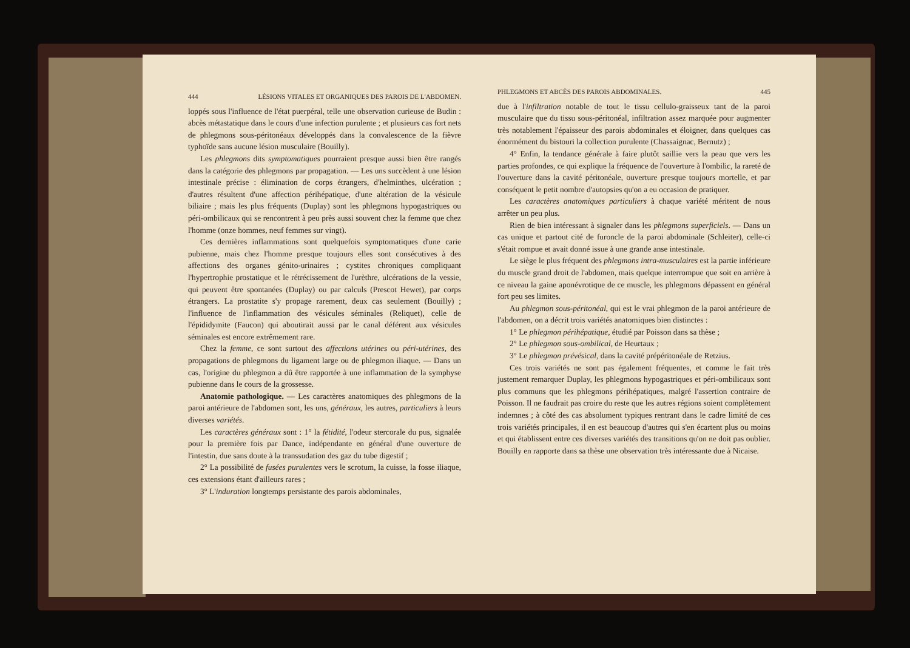444 LÉSIONS VITALES ET ORGANIQUES DES PAROIS DE L'ABDOMEN.
loppés sous l'influence de l'état puerpéral, telle une observation curieuse de Budin : abcès métastatique dans le cours d'une infection purulente ; et plusieurs cas fort nets de phlegmons sous-péritonéaux développés dans la convalescence de la fièvre typhoïde sans aucune lésion musculaire (Bouilly).
Les phlegmons dits symptomatiques pourraient presque aussi bien être rangés dans la catégorie des phlegmons par propagation. — Les uns succèdent à une lésion intestinale précise : élimination de corps étrangers, d'helminthes, ulcération ; d'autres résultent d'une affection périhépatique, d'une altération de la vésicule biliaire ; mais les plus fréquents (Duplay) sont les phlegmons hypogastriques ou péri-ombilicaux qui se rencontrent à peu près aussi souvent chez la femme que chez l'homme (onze hommes, neuf femmes sur vingt).
Ces dernières inflammations sont quelquefois symptomatiques d'une carie pubienne, mais chez l'homme presque toujours elles sont consécutives à des affections des organes génito-urinaires ; cystites chroniques compliquant l'hypertrophie prostatique et le rétrécissement de l'urèthre, ulcérations de la vessie, qui peuvent être spontanées (Duplay) ou par calculs (Prescot Hewet), par corps étrangers. La prostatite s'y propage rarement, deux cas seulement (Bouilly) ; l'influence de l'inflammation des vésicules séminales (Reliquet), celle de l'épididymite (Faucon) qui aboutirait aussi par le canal déférent aux vésicules séminales est encore extrêmement rare.
Chez la femme, ce sont surtout des affections utérines ou péri-utérines, des propagations de phlegmons du ligament large ou de phlegmon iliaque. — Dans un cas, l'origine du phlegmon a dû être rapportée à une inflammation de la symphyse pubienne dans le cours de la grossesse.
Anatomie pathologique. — Les caractères anatomiques des phlegmons de la paroi antérieure de l'abdomen sont, les uns, généraux, les autres, particuliers à leurs diverses variétés.
Les caractères généraux sont : 1° la fétidité, l'odeur stercorale du pus, signalée pour la première fois par Dance, indépendante en général d'une ouverture de l'intestin, due sans doute à la transsudation des gaz du tube digestif ;
2° La possibilité de fusées purulentes vers le scrotum, la cuisse, la fosse iliaque, ces extensions étant d'ailleurs rares ;
3° L'induration longtemps persistante des parois abdominales,
PHLEGMONS ET ABCÈS DES PAROIS ABDOMINALES. 445
due à l'infiltration notable de tout le tissu cellulo-graisseux tant de la paroi musculaire que du tissu sous-péritonéal, infiltration assez marquée pour augmenter très notablement l'épaisseur des parois abdominales et éloigner, dans quelques cas énormément du bistouri la collection purulente (Chassaignac, Bernutz) ;
4° Enfin, la tendance générale à faire plutôt saillie vers la peau que vers les parties profondes, ce qui explique la fréquence de l'ouverture à l'ombilic, la rareté de l'ouverture dans la cavité péritonéale, ouverture presque toujours mortelle, et par conséquent le petit nombre d'autopsies qu'on a eu occasion de pratiquer.
Les caractères anatomiques particuliers à chaque variété méritent de nous arrêter un peu plus.
Rien de bien intéressant à signaler dans les phlegmons superficiels. — Dans un cas unique et partout cité de furoncle de la paroi abdominale (Schleiter), celle-ci s'était rompue et avait donné issue à une grande anse intestinale.
Le siège le plus fréquent des phlegmons intra-musculaires est la partie inférieure du muscle grand droit de l'abdomen, mais quelque interrompue que soit en arrière à ce niveau la gaine aponévrotique de ce muscle, les phlegmons dépassent en général fort peu ses limites.
Au phlegmon sous-péritonéal, qui est le vrai phlegmon de la paroi antérieure de l'abdomen, on a décrit trois variétés anatomiques bien distinctes :
1° Le phlegmon périhépatique, étudié par Poisson dans sa thèse ;
2° Le phlegmon sous-ombilical, de Heurtaux ;
3° Le phlegmon prévésical, dans la cavité prépéritonéale de Retzius.
Ces trois variétés ne sont pas également fréquentes, et comme le fait très justement remarquer Duplay, les phlegmons hypogastriques et péri-ombilicaux sont plus communs que les phlegmons périhépatiques, malgré l'assertion contraire de Poisson. Il ne faudrait pas croire du reste que les autres régions soient complètement indemnes ; à côté des cas absolument typiques rentrant dans le cadre limité de ces trois variétés principales, il en est beaucoup d'autres qui s'en écartent plus ou moins et qui établissent entre ces diverses variétés des transitions qu'on ne doit pas oublier. Bouilly en rapporte dans sa thèse une observation très intéressante due à Nicaise.